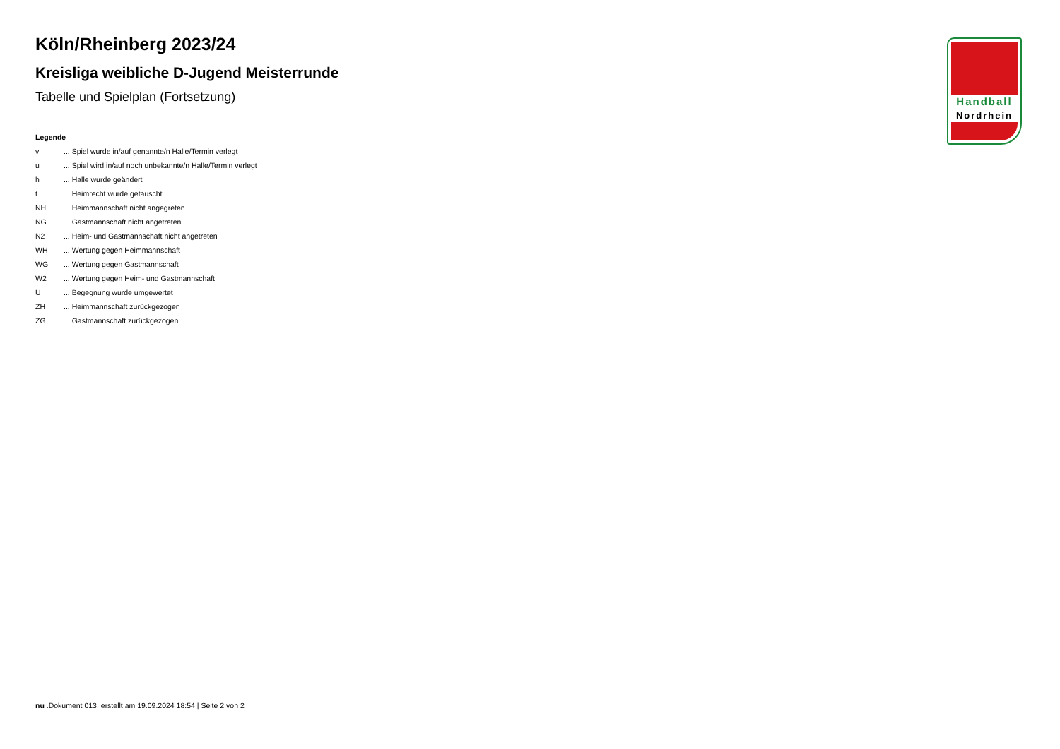Handball
Nordrhein
Köln/Rheinberg 2023/24
Kreisliga weibliche D-Jugend Meisterrunde
Tabelle und Spielplan (Fortsetzung)
Legende
v ... Spiel wurde in/auf genannte/n Halle/Termin verlegt
u ... Spiel wird in/auf noch unbekannte/n Halle/Termin verlegt
h ... Halle wurde geändert
t ... Heimrecht wurde getauscht
NH ... Heimmannschaft nicht angegreten
NG ... Gastmannschaft nicht angetreten
N2 ... Heim- und Gastmannschaft nicht angetreten
WH ... Wertung gegen Heimmannschaft
WG ... Wertung gegen Gastmannschaft
W2 ... Wertung gegen Heim- und Gastmannschaft
U ... Begegnung wurde umgewertet
ZH ... Heimmannschaft zurückgezogen
ZG ... Gastmannschaft zurückgezogen
nu .Dokument 013, erstellt am 19.09.2024 18:54 | Seite 2 von 2